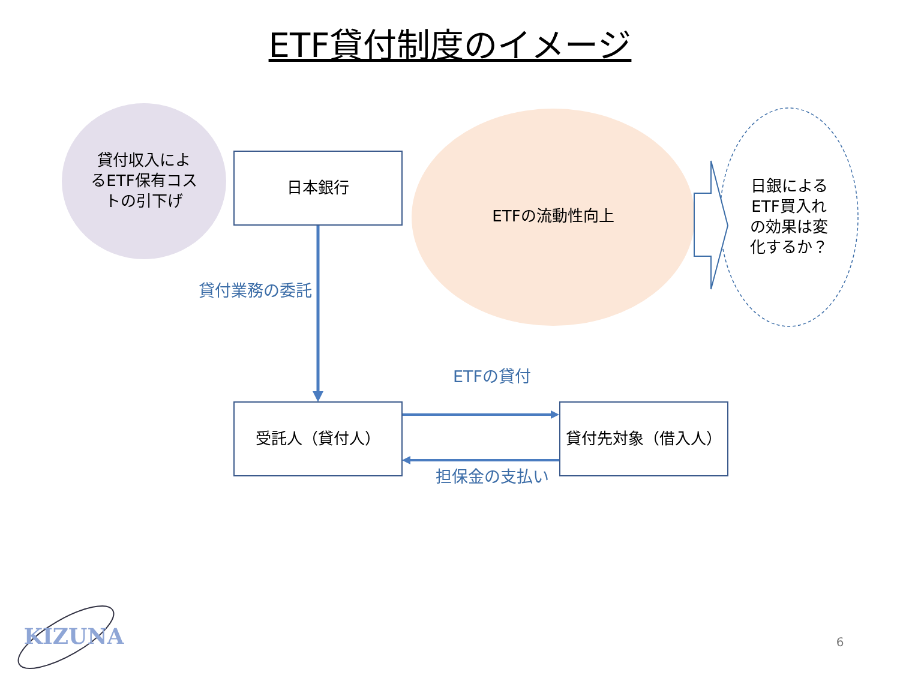ETF貸付制度のイメージ
貸付収入によ
るETF保有コス
トの引下げ
日本銀行
ETFの流動性向上
日銀による
ETF買入れ
の効果は変
化するか？
貸付業務の委託
ETFの貸付
受託人（貸付人） 貸付先対象（借入人）
担保金の支払い
KIZUNA 6